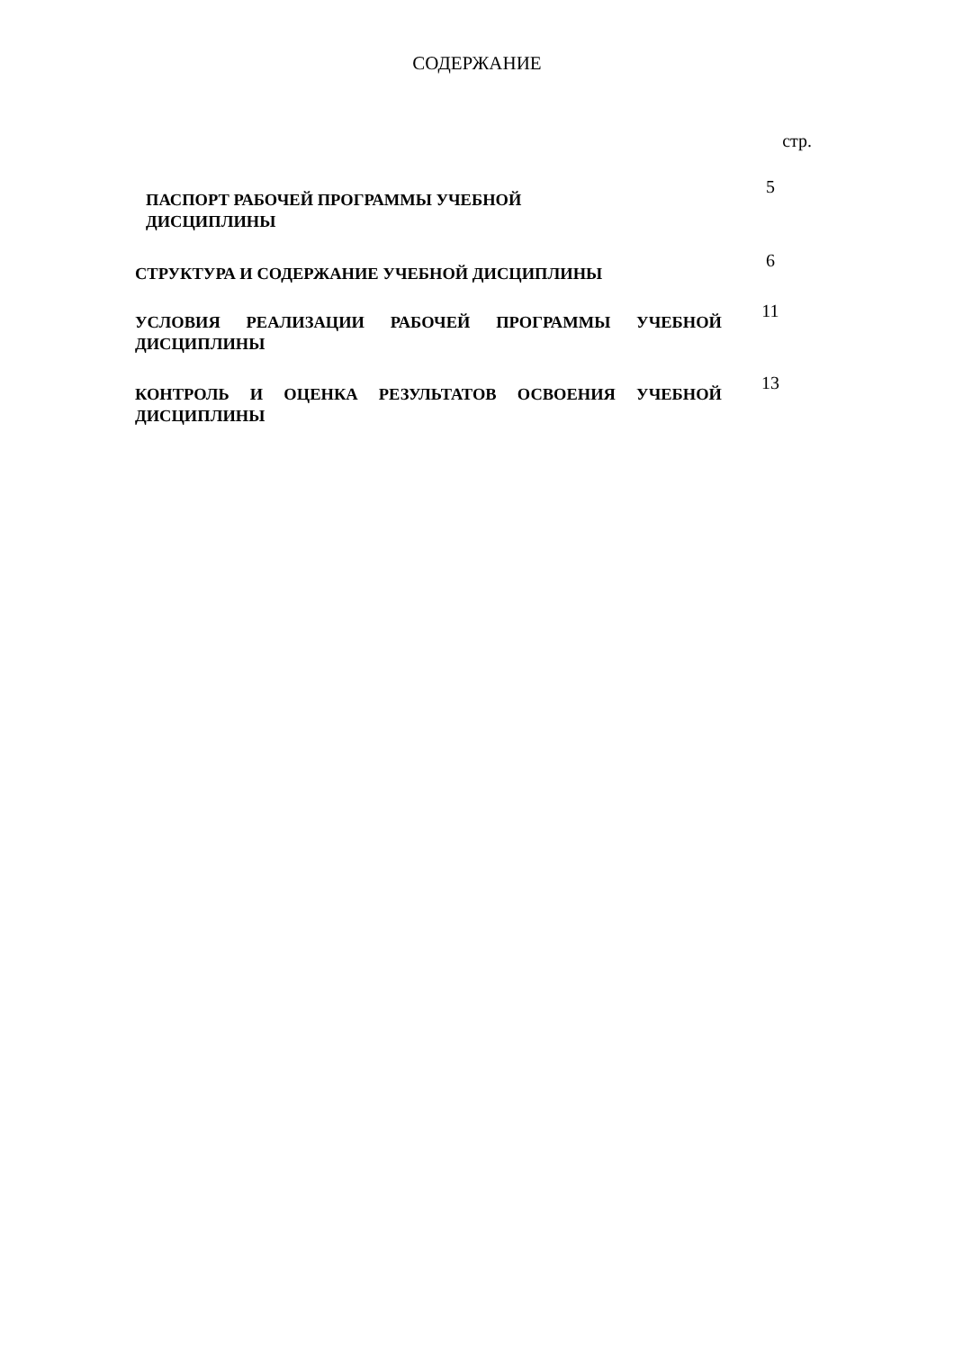СОДЕРЖАНИЕ
| | стр. |
| ПАСПОРТ РАБОЧЕЙ ПРОГРАММЫ УЧЕБНОЙ ДИСЦИПЛИНЫ | 5 |
| СТРУКТУРА И СОДЕРЖАНИЕ УЧЕБНОЙ ДИСЦИПЛИНЫ | 6 |
| УСЛОВИЯ РЕАЛИЗАЦИИ РАБОЧЕЙ ПРОГРАММЫ УЧЕБНОЙ ДИСЦИПЛИНЫ | 11 |
| КОНТРОЛЬ И ОЦЕНКА РЕЗУЛЬТАТОВ ОСВОЕНИЯ УЧЕБНОЙ ДИСЦИПЛИНЫ | 13 |